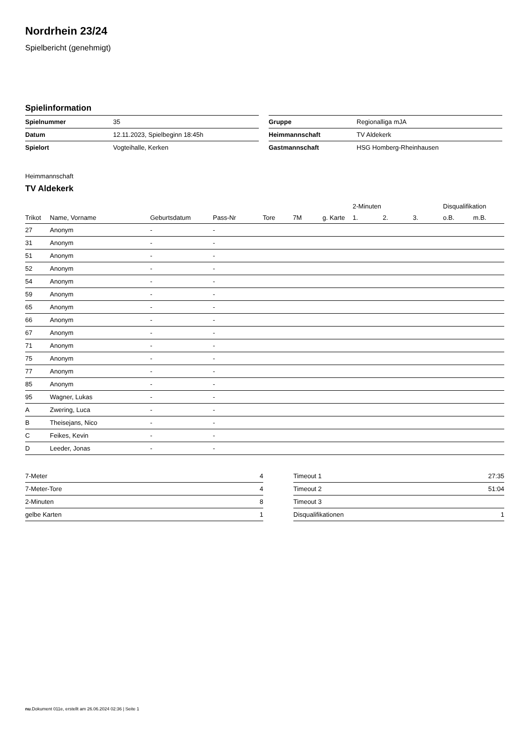Nordrhein 23/24
Spielbericht (genehmigt)
Spielinformation
| Spielnummer | 35 |
| Datum | 12.11.2023, Spielbeginn 18:45h |
| Spielort | Vogteihalle, Kerken |
| Gruppe | Regionalliga mJA |
| Heimmannschaft | TV Aldekerk |
| Gastmannschaft | HSG Homberg-Rheinhausen |
Heimmannschaft
TV Aldekerk
| | | | | | | | 2-Minuten | | | Disqualifikation | |
| --- | --- | --- | --- | --- | --- | --- | --- | --- | --- | --- | --- |
| Trikot | Name, Vorname | Geburtsdatum | Pass-Nr | Tore | 7M | g. Karte | 1. | 2. | 3. | o.B. | m.B. |
| 27 | Anonym | - | - | | | | | | | | |
| 31 | Anonym | - | - | | | | | | | | |
| 51 | Anonym | - | - | | | | | | | | |
| 52 | Anonym | - | - | | | | | | | | |
| 54 | Anonym | - | - | | | | | | | | |
| 59 | Anonym | - | - | | | | | | | | |
| 65 | Anonym | - | - | | | | | | | | |
| 66 | Anonym | - | - | | | | | | | | |
| 67 | Anonym | - | - | | | | | | | | |
| 71 | Anonym | - | - | | | | | | | | |
| 75 | Anonym | - | - | | | | | | | | |
| 77 | Anonym | - | - | | | | | | | | |
| 85 | Anonym | - | - | | | | | | | | |
| 95 | Wagner, Lukas | - | - | | | | | | | | |
| A | Zwering, Luca | - | - | | | | | | | | |
| B | Theisejans, Nico | - | - | | | | | | | | |
| C | Feikes, Kevin | - | - | | | | | | | | |
| D | Leeder, Jonas | - | - | | | | | | | | |
| 7-Meter | 4 |
| 7-Meter-Tore | 4 |
| 2-Minuten | 8 |
| gelbe Karten | 1 |
| Timeout 1 | 27:35 |
| Timeout 2 | 51:04 |
| Timeout 3 | |
| Disqualifikationen | 1 |
nu.Dokument 011e, erstellt am 26.06.2024 02:36 | Seite 1